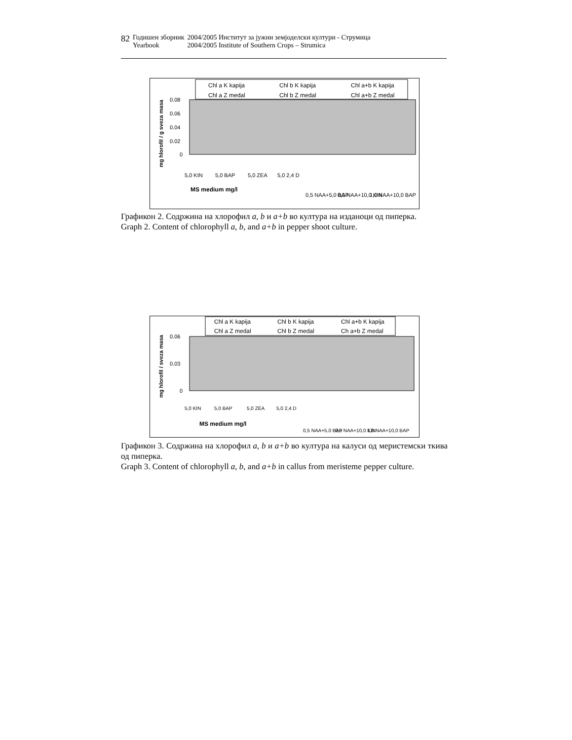| 82 | Годишен зборник | 2004/2005 Институт за јужни земјоделски култури - Струмица |
| | Yearbook | 2004/2005 Institute of Southern Crops – Strumica |
Chl a K kapija
Chl b K kapija
Chl a+b K kapija
Chl a Z medal
Chl b Z medal
Chl a+b Z medal
0.08
0.06
0.04
0.02
0
mg hlorofil / g sveza masa
5,0 KIN
5,0 BAP
5,0 ZEA
5,0 2,4 D
0,5 NAA+5,0 BAP
0,5 NAA+10,0 KIN
1,0 NAA+10,0 BAP
MS medium mg/l
Графикон 2. Содржина на хлорофил a, b и a+b во култура на изданоци од пиперка.
Graph 2. Content of chlorophyll a, b, and a+b in pepper shoot culture.
Chl a K kapija
Chl b K kapija
Chl a+b K kapija
Chl a Z medal
Chl b Z medal
Ch a+b Z medal
0.06
0.03
0
mg hlorofil / sveza masa
5,0 KIN
5,0 BAP
5,0 ZEA
5,0 2,4 D
0,5 NAA+5,0 BAP
0,5 NAA+10,0 KIN
1,0 NAA+10,0 BAP
MS medium mg/l
Графикон 3. Содржина на хлорофил a, b и a+b во култура на калуси од меристемски ткива од пиперка.
Graph 3. Content of chlorophyll a, b, and a+b in callus from meristeme pepper culture.